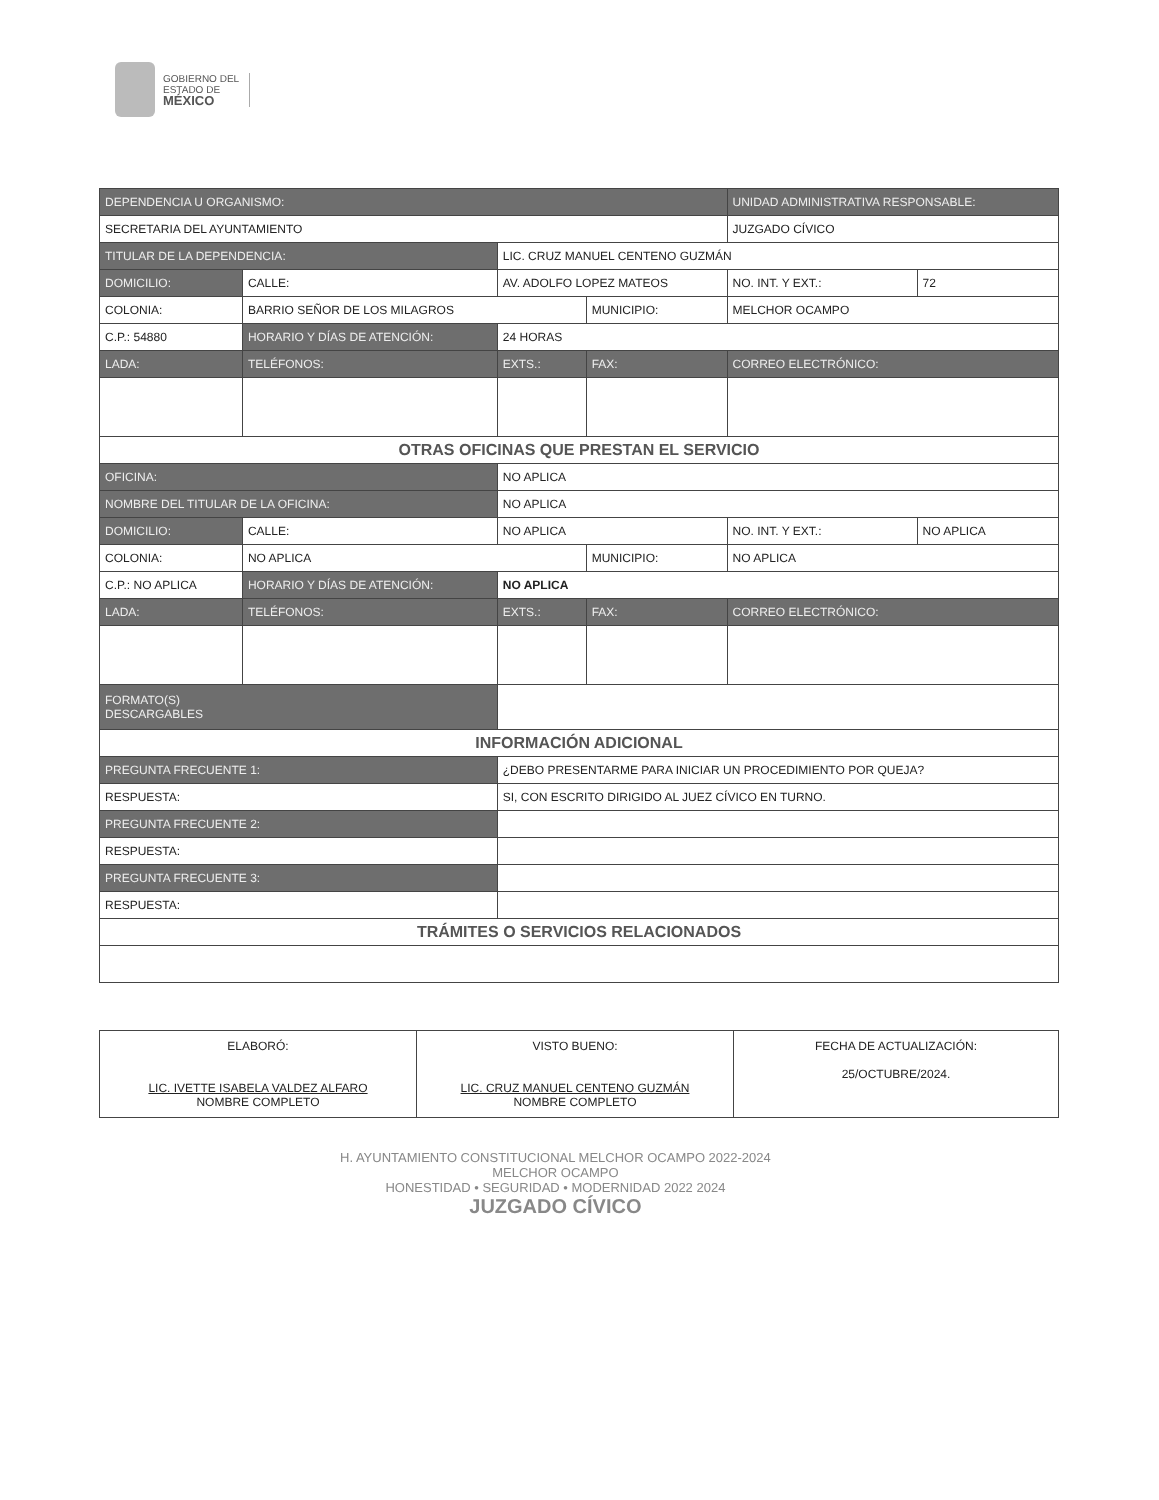GOBIERNO DEL
ESTADO DE
MÉXICO
| DEPENDENCIA U ORGANISMO: | | | | | | UNIDAD ADMINISTRATIVA RESPONSABLE: | | |
| SECRETARIA DEL AYUNTAMIENTO | | | | | | JUZGADO CÍVICO | | |
| TITULAR DE LA DEPENDENCIA: | | | LIC. CRUZ MANUEL CENTENO GUZMÁN | | | | | |
| DOMICILIO: | CALLE: | AV. ADOLFO LOPEZ MATEOS | | | | | NO. INT. Y EXT.: | 72 |
| COLONIA: | BARRIO SEÑOR DE LOS MILAGROS | | | | MUNICIPIO: | MELCHOR OCAMPO | | |
| C.P.: 54880 | HORARIO Y DÍAS DE ATENCIÓN: | | 24 HORAS | | | | | |
| LADA: | TELÉFONOS: | | EXTS.: | FAX: | | CORREO ELECTRÓNICO: | | |
| OTRAS OFICINAS QUE PRESTAN EL SERVICIO | | | | | | | | |
| OFICINA: | | NO APLICA | | | | | | |
| NOMBRE DEL TITULAR DE LA OFICINA: | | | NO APLICA | | | | | |
| DOMICILIO: | CALLE: | NO APLICA | | | | | NO. INT. Y EXT.: | NO APLICA |
| COLONIA: | NO APLICA | | | | MUNICIPIO: | NO APLICA | | |
| C.P.: NO APLICA | HORARIO Y DÍAS DE ATENCIÓN: | | NO APLICA | | | | | |
| LADA: | TELÉFONOS: | | EXTS.: | FAX: | | CORREO ELECTRÓNICO: | | |
| FORMATO(S) DESCARGABLES | | | | | | | | |
| INFORMACIÓN ADICIONAL | | | | | | | | |
| PREGUNTA FRECUENTE 1: | | ¿DEBO PRESENTARME PARA INICIAR UN PROCEDIMIENTO POR QUEJA? | | | | | | |
| RESPUESTA: | | SI, CON ESCRITO DIRIGIDO AL JUEZ CÍVICO EN TURNO. | | | | | | |
| PREGUNTA FRECUENTE 2: | | | | | | | | |
| RESPUESTA: | | | | | | | | |
| PREGUNTA FRECUENTE 3: | | | | | | | | |
| RESPUESTA: | | | | | | | | |
| TRÁMITES O SERVICIOS RELACIONADOS | | | | | | | | |
| ELABORÓ: LIC. IVETTE ISABELA VALDEZ ALFARO NOMBRE COMPLETO | VISTO BUENO: LIC. CRUZ MANUEL CENTENO GUZMÁN NOMBRE COMPLETO | FECHA DE ACTUALIZACIÓN: 25/OCTUBRE/2024. |
H. AYUNTAMIENTO CONSTITUCIONAL MELCHOR OCAMPO 2022-2024
MELCHOR OCAMPO
HONESTIDAD • SEGURIDAD • MODERNIDAD 2022 2024
JUZGADO CÍVICO